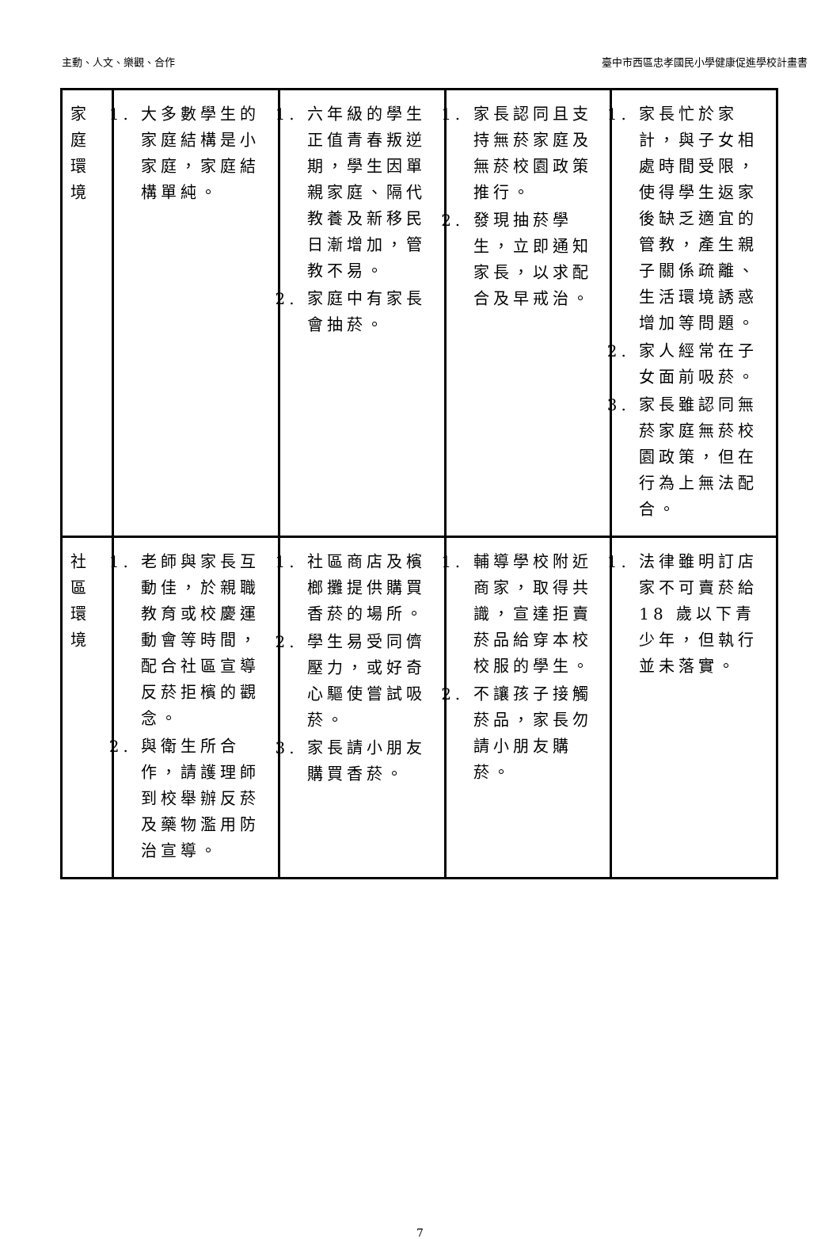主動、人文、樂觀、合作 臺中市西區忠孝國民小學健康促進學校計畫書
| 家 庭 環 境 | 1. 大多數學生的家庭結構是小家庭，家庭結構單純。 | 1. 六年級的學生正值青春叛逆期，學生因單親家庭、隔代教養及新移民日漸增加，管教不易。 2. 家庭中有家長會抽菸。 | 1. 家長認同且支持無菸家庭及無菸校園政策推行。 2. 發現抽菸學生，立即通知家長，以求配合及早戒治。 | 1. 家長忙於家計，與子女相處時間受限，使得學生返家後缺乏適宜的管教，產生親子關係疏離、生活環境誘惑增加等問題。 2. 家人經常在子女面前吸菸。 3. 家長雖認同無菸家庭無菸校園政策，但在行為上無法配合。 |
| 社 區 環 境 | 1. 老師與家長互動佳，於親職教育或校慶運動會等時間，配合社區宣導反菸拒檳的觀念。 2. 與衛生所合作，請護理師到校舉辦反菸及藥物濫用防治宣導。 | 1. 社區商店及檳榔攤提供購買香菸的場所。 2. 學生易受同儕壓力，或好奇心驅使嘗試吸菸。 3. 家長請小朋友購買香菸。 | 1. 輔導學校附近商家，取得共識，宣達拒賣菸品給穿本校校服的學生。 2. 不讓孩子接觸菸品，家長勿請小朋友購菸。 | 1. 法律雖明訂店家不可賣菸給 18 歲以下青少年，但執行並未落實。 |
7